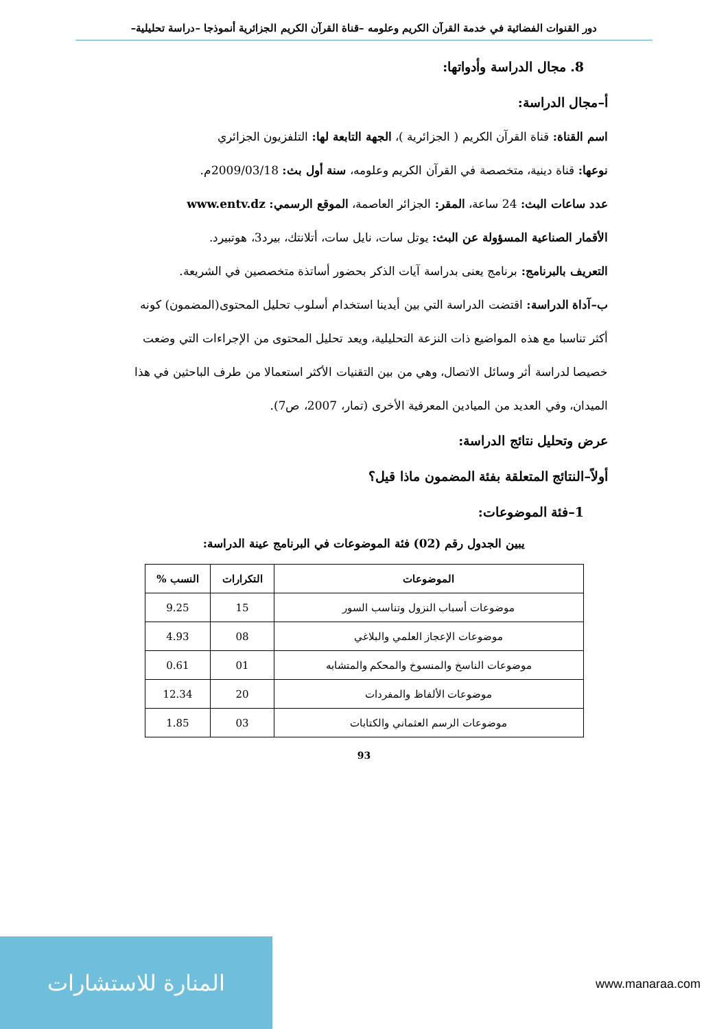دور القنوات الفضائية في خدمة القرآن الكريم وعلومه –قناة القرآن الكريم الجزائرية أنموذجا –دراسة تحليلية–
8. مجال الدراسة وأدواتها:
أ–مجال الدراسة:
اسم القناة: قناة القرآن الكريم ( الجزائرية )، الجهة التابعة لها: التلفزيون الجزائري
نوعها: قناة دينية، متخصصة في القرآن الكريم وعلومه، سنة أول بث: 2009/03/18م.
عدد ساعات البث: 24 ساعة، المقر: الجزائر العاصمة، الموقع الرسمي: www.entv.dz
الأقمار الصناعية المسؤولة عن البث: يوتل سات، نايل سات، أتلانتك، بيرد3، هوتبيرد.
التعريف بالبرنامج: برنامج يعنى بدراسة آيات الذكر بحضور أساتذة متخصصين في الشريعة.
ب–آداة الدراسة: اقتضت الدراسة التي بين أيدينا استخدام أسلوب تحليل المحتوى(المضمون) كونه أكثر تناسبا مع هذه المواضيع ذات النزعة التحليلية، ويعد تحليل المحتوى من الإجراءات التي وضعت خصيصا لدراسة أثر وسائل الاتصال، وهي من بين التقنيات الأكثر استعمالا من طرف الباحثين في هذا الميدان، وفي العديد من الميادين المعرفية الأخرى (تمار، 2007، ص7).
عرض وتحليل نتائج الدراسة:
أولاً–النتائج المتعلقة بفئة المضمون ماذا قيل؟
1–فئة الموضوعات:
يبين الجدول رقم (02) فئة الموضوعات في البرنامج عينة الدراسة:
| الموضوعات | التكرارات | النسب % |
| --- | --- | --- |
| موضوعات أسباب النزول وتناسب السور | 15 | 9.25 |
| موضوعات الإعجاز العلمي والبلاغي | 08 | 4.93 |
| موضوعات الناسخ والمنسوخ والمحكم والمتشابه | 01 | 0.61 |
| موضوعات الألفاظ والمفردات | 20 | 12.34 |
| موضوعات الرسم العثماني والكتابات | 03 | 1.85 |
93
المنارة للاستشارات
www.manaraa.com